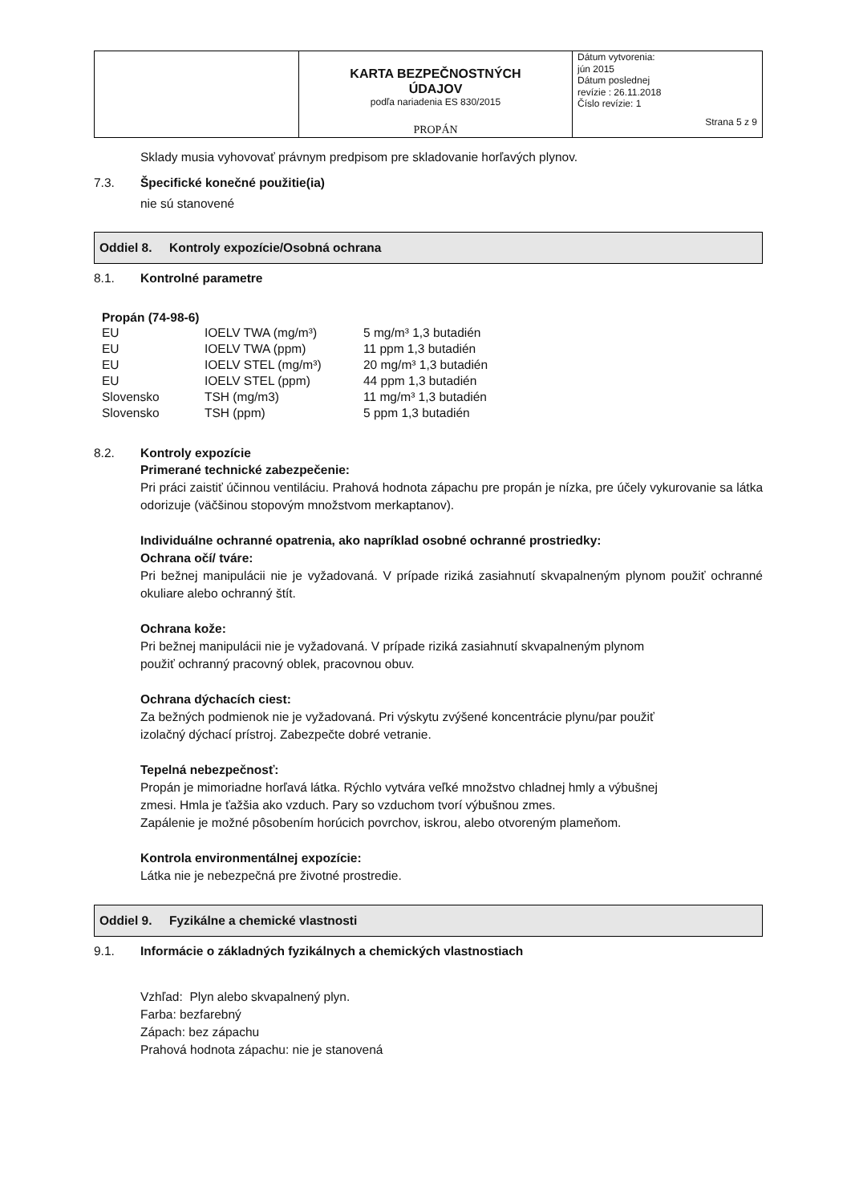| | KARTA BEZPEČNOSTNÝCH ÚDAJOV podľa nariadenia ES 830/2015 PROPÁN | Dátum vytvorenia: jún 2015 Dátum poslednej revízie : 26.11.2018 Číslo revízie: 1 Strana 5 z 9 |
Sklady musia vyhovovať právnym predpisom pre skladovanie horľavých plynov.
7.3. Špecifické konečné použitie(ia)
nie sú stanovené
Oddiel 8. Kontroly expozície/Osobná ochrana
8.1. Kontrolné parametre
Propán (74-98-6)
| EU | IOELV TWA (mg/m³) | 5 mg/m³ 1,3 butadién |
| EU | IOELV TWA (ppm) | 11 ppm 1,3 butadién |
| EU | IOELV STEL (mg/m³) | 20 mg/m³ 1,3 butadién |
| EU | IOELV STEL (ppm) | 44 ppm 1,3 butadién |
| Slovensko | TSH (mg/m3) | 11 mg/m³ 1,3 butadién |
| Slovensko | TSH (ppm) | 5 ppm 1,3 butadién |
8.2. Kontroly expozície
Primerané technické zabezpečenie:
Pri práci zaistiť účinnou ventiláciu. Prahová hodnota zápachu pre propán je nízka, pre účely vykurovanie sa látka odorizuje (väčšinou stopovým množstvom merkaptanov).
Individuálne ochranné opatrenia, ako napríklad osobné ochranné prostriedky:
Ochrana očí/ tváre:
Pri bežnej manipulácii nie je vyžadovaná. V prípade riziká zasiahnutí skvapalneným plynom použiť ochranné okuliare alebo ochranný štít.
Ochrana kože:
Pri bežnej manipulácii nie je vyžadovaná. V prípade riziká zasiahnutí skvapalneným plynom
použiť ochranný pracovný oblek, pracovnou obuv.
Ochrana dýchacích ciest:
Za bežných podmienok nie je vyžadovaná. Pri výskytu zvýšené koncentrácie plynu/par použiť
izolačný dýchací prístroj. Zabezpečte dobré vetranie.
Tepelná nebezpečnosť:
Propán je mimoriadne horľavá látka. Rýchlo vytvára veľké množstvo chladnej hmly a výbušnej
zmesi. Hmla je ťažšia ako vzduch. Pary so vzduchom tvorí výbušnou zmes.
Zapálenie je možné pôsobením horúcich povrchov, iskrou, alebo otvoreným plameňom.
Kontrola environmentálnej expozície:
Látka nie je nebezpečná pre životné prostredie.
Oddiel 9. Fyzikálne a chemické vlastnosti
9.1. Informácie o základných fyzikálnych a chemických vlastnostiach
Vzhľad: Plyn alebo skvapalnený plyn.
Farba: bezfarebný
Zápach: bez zápachu
Prahová hodnota zápachu: nie je stanovená